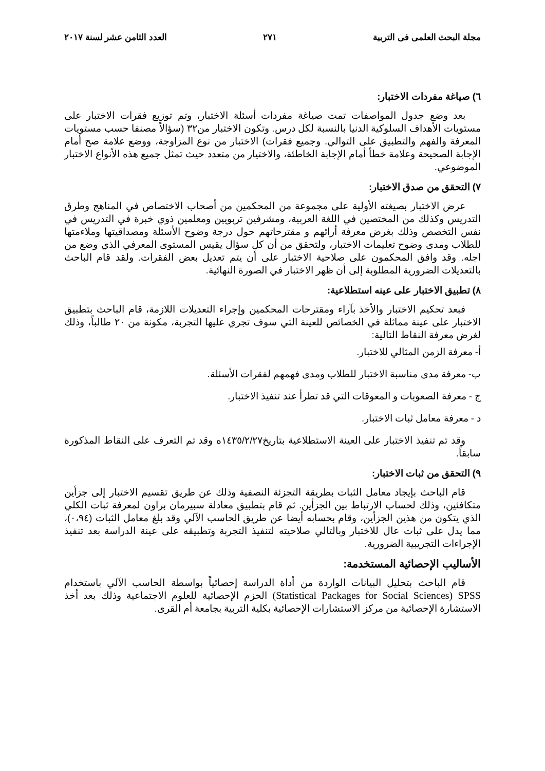مجلة البحث العلمى فى التربية ٢٧١ العدد الثامن عشر لسنة ٢٠١٧
٦) صياغة مفردات الاختبار:
بعد وضع جدول المواصفات تمت صياغة مفردات أسئلة الاختبار، وتم توزيع فقرات الاختبار على مستويات الأهداف السلوكية الدنيا بالنسبة لكل درس. وتكون الاختبار من٣٢ (سؤالاً مصنفا حسب مستويات المعرفة والفهم والتطبيق على التوالي. وجميع فقرات) الاختبار من نوع المزاوجة، ووضع علامة صح أمام الإجابة الصحيحة وعلامة خطأ أمام الإجابة الخاطئة، والاختيار من متعدد حيث تمثل جميع هذه الأنواع الاختبار الموضوعي.
٧) التحقق من صدق الاختبار:
عرض الاختبار بصيغته الأولية على مجموعة من المحكمين من أصحاب الاختصاص في المناهج وطرق التدريس وكذلك من المختصين في اللغة العربية، ومشرفين تربويين ومعلمين ذوي خبرة في التدريس في نفس التخصص وذلك بغرض معرفة أرائهم و مقترحاتهم حول درجة وضوح الأسئلة ومصداقيتها وملاءمتها للطلاب ومدى وضوح تعليمات الاختبار، ولتحقق من أن كل سؤال يقيس المستوى المعرفي الذي وضع من اجله. وقد وافق المحكمون على صلاحية الاختبار على أن يتم تعديل بعض الفقرات. ولقد قام الباحث بالتعديلات الضرورية المطلوبة إلى أن ظهر الاختبار في الصورة النهائية.
٨) تطبيق الاختبار على عينه استطلاعية:
فبعد تحكيم الاختبار والأخذ بآراء ومقترحات المحكمين وإجراء التعديلات اللازمة، قام الباحث بتطبيق الاختبار على عينة مماثلة في الخصائص للعينة التي سوف تجري عليها التجربة، مكونة من ٢٠ طالباً، وذلك لغرض معرفة النقاط التالية:
أ- معرفة الزمن المثالي للاختبار.
ب- معرفة مدى مناسبة الاختبار للطلاب ومدى فهمهم لفقرات الأسئلة.
ج - معرفة الصعوبات و المعوقات التي قد تطرأ عند تنفيذ الاختبار.
د - معرفة معامل ثبات الاختبار.
وقد تم تنفيذ الاختبار على العينة الاستطلاعية بتاريخ١٤٣٥/٢/٢٧ه وقد تم التعرف على النقاط المذكورة سابقاً.
٩) التحقق من ثبات الاختبار:
قام الباحث بإيجاد معامل الثبات بطريقة التجزئة النصفية وذلك عن طريق تقسيم الاختبار إلى جزأين متكافئين، وذلك لحساب الارتباط بين الجزأين. ثم قام بتطبيق معادلة سبيرمان براون لمعرفة ثبات الكلي الذي يتكون من هذين الجزأين، وقام بحسابه أيضا عن طريق الحاسب الآلي وقد بلغ معامل الثبات (٠،٩٤)، مما يدل على ثبات عال للاختبار وبالتالي صلاحيته لتنفيذ التجربة وتطبيقه على عينة الدراسة بعد تنفيذ الإجراءات التجريبية الضرورية.
الأساليب الإحصائية المستخدمة:
قام الباحث بتحليل البيانات الواردة من أداة الدراسة إحصائياً بواسطة الحاسب الآلي باستخدام (Statistical Packages for Social Sciences) SPSS الحزم الإحصائية للعلوم الاجتماعية وذلك بعد أخذ الاستشارة الإحصائية من مركز الاستشارات الإحصائية بكلية التربية بجامعة أم القرى.